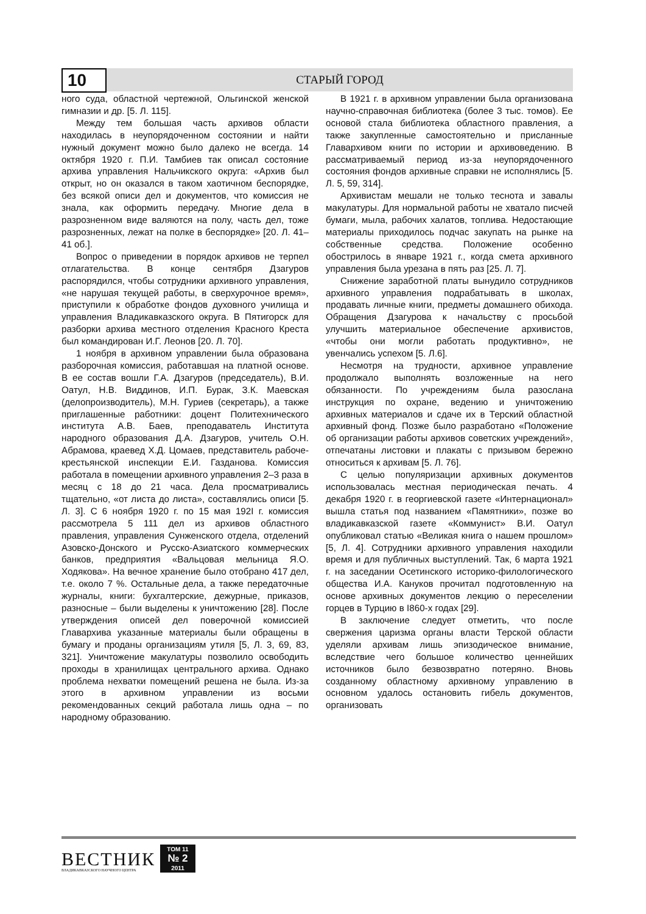10
СТАРЫЙ ГОРОД
ного суда, областной чертежной, Ольгинской женской гимназии и др. [5. Л. 115].
Между тем большая часть архивов области находилась в неупорядоченном состоянии и найти нужный документ можно было далеко не всегда. 14 октября 1920 г. П.И. Тамбиев так описал состояние архива управления Нальчикского округа: «Архив был открыт, но он оказался в таком хаотичном беспорядке, без всякой описи дел и документов, что комиссия не знала, как оформить передачу. Многие дела в разрозненном виде валяются на полу, часть дел, тоже разрозненных, лежат на полке в беспорядке» [20. Л. 41–41 об.].
Вопрос о приведении в порядок архивов не терпел отлагательства. В конце сентября Дзагуров распорядился, чтобы сотрудники архивного управления, «не нарушая текущей работы, в сверхурочное время», приступили к обработке фондов духовного училища и управления Владикавказского округа. В Пятигорск для разборки архива местного отделения Красного Креста был командирован И.Г. Леонов [20. Л. 70].
1 ноября в архивном управлении была образована разборочная комиссия, работавшая на платной основе. В ее состав вошли Г.А. Дзагуров (председатель), В.И. Оатул, Н.В. Виддинов, И.П. Бурак, З.К. Маевская (делопроизводитель), М.Н. Гуриев (секретарь), а также приглашенные работники: доцент Политехнического института А.В. Баев, преподаватель Института народного образования Д.А. Дзагуров, учитель О.Н. Абрамова, краевед Х.Д. Цомаев, представитель рабоче-крестьянской инспекции Е.И. Газданова. Комиссия работала в помещении архивного управления 2–3 раза в месяц с 18 до 21 часа. Дела просматривались тщательно, «от листа до листа», составлялись описи [5. Л. 3]. С 6 ноября 1920 г. по 15 мая 192I г. комиссия рассмотрела 5 111 дел из архивов областного правления, управления Сунженского отдела, отделений Азовско-Донского и Русско-Азиатского коммерческих банков, предприятия «Вальцовая мельница Я.О. Ходякова». На вечное хранение было отобрано 417 дел, т.е. около 7 %. Остальные дела, а также передаточные журналы, книги: бухгалтерские, дежурные, приказов, разносные – были выделены к уничтожению [28]. После утверждения описей дел поверочной комиссией Главархива указанные материалы были обращены в бумагу и проданы организациям утиля [5, Л. 3, 69, 83, 321]. Уничтожение макулатуры позволило освободить проходы в хранилищах центрального архива. Однако проблема нехватки помещений решена не была. Из-за этого в архивном управлении из восьми рекомендованных секций работала лишь одна – по народному образованию.
В 1921 г. в архивном управлении была организована научно-справочная библиотека (более 3 тыс. томов). Ее основой стала библиотека областного правления, а также закупленные самостоятельно и присланные Главархивом книги по истории и архивоведению. В рассматриваемый период из-за неупорядоченного состояния фондов архивные справки не исполнялись [5. Л. 5, 59, 314].
Архивистам мешали не только теснота и завалы макулатуры. Для нормальной работы не хватало писчей бумаги, мыла, рабочих халатов, топлива. Недостающие материалы приходилось подчас закупать на рынке на собственные средства. Положение особенно обострилось в январе 1921 г., когда смета архивного управления была урезана в пять раз [25. Л. 7].
Снижение заработной платы вынудило сотрудников архивного управления подрабатывать в школах, продавать личные книги, предметы домашнего обихода. Обращения Дзагурова к начальству с просьбой улучшить материальное обеспечение архивистов, «чтобы они могли работать продуктивно», не увенчались успехом [5. Л.6].
Несмотря на трудности, архивное управление продолжало выполнять возложенные на него обязанности. По учреждениям была разослана инструкция по охране, ведению и уничтожению архивных материалов и сдаче их в Терский областной архивный фонд. Позже было разработано «Положение об организации работы архивов советских учреждений», отпечатаны листовки и плакаты с призывом бережно относиться к архивам [5. Л. 76].
С целью популяризации архивных документов использовалась местная периодическая печать. 4 декабря 1920 г. в георгиевской газете «Интернационал» вышла статья под названием «Памятники», позже во владикавказской газете «Коммунист» В.И. Оатул опубликовал статью «Великая книга о нашем прошлом» [5, Л. 4]. Сотрудники архивного управления находили время и для публичных выступлений. Так, 6 марта 1921 г. на заседании Осетинского историко-филологического общества И.А. Кануков прочитал подготовленную на основе архивных документов лекцию о переселении горцев в Турцию в I860-х годах [29].
В заключение следует отметить, что после свержения царизма органы власти Терской области уделяли архивам лишь эпизодическое внимание, вследствие чего большое количество ценнейших источников было безвозвратно потеряно. Вновь созданному областному архивному управлению в основном удалось остановить гибель документов, организовать
ВЕСТНИК
ВЛАДИКАВКАЗСКОГО НАУЧНОГО ЦЕНТРА
ТОМ 11
№ 2
2011